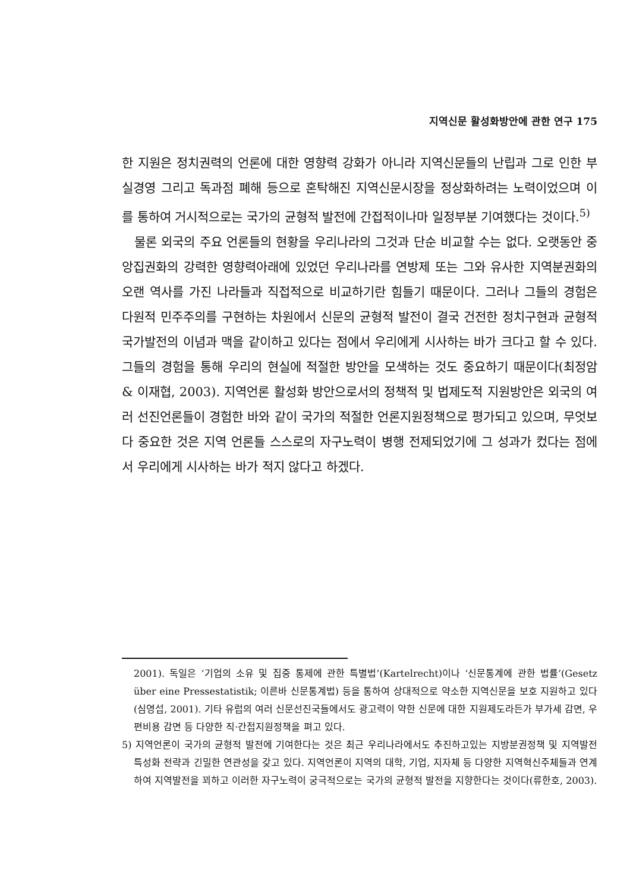지역신문 활성화방안에 관한 연구 175
한 지원은 정치권력의 언론에 대한 영향력 강화가 아니라 지역신문들의 난립과 그로 인한 부실경영 그리고 독과점 폐해 등으로 혼탁해진 지역신문시장을 정상화하려는 노력이었으며 이를 통하여 거시적으로는 국가의 균형적 발전에 간접적이나마 일정부분 기여했다는 것이다.<sup>5)</sup>
물론 외국의 주요 언론들의 현황을 우리나라의 그것과 단순 비교할 수는 없다. 오랫동안 중앙집권화의 강력한 영향력아래에 있었던 우리나라를 연방제 또는 그와 유사한 지역분권화의 오랜 역사를 가진 나라들과 직접적으로 비교하기란 힘들기 때문이다. 그러나 그들의 경험은 다원적 민주주의를 구현하는 차원에서 신문의 균형적 발전이 결국 건전한 정치구현과 균형적 국가발전의 이념과 맥을 같이하고 있다는 점에서 우리에게 시사하는 바가 크다고 할 수 있다. 그들의 경험을 통해 우리의 현실에 적절한 방안을 모색하는 것도 중요하기 때문이다(최정암 & 이재협, 2003). 지역언론 활성화 방안으로서의 정책적 및 법제도적 지원방안은 외국의 여러 선진언론들이 경험한 바와 같이 국가의 적절한 언론지원정책으로 평가되고 있으며, 무엇보다 중요한 것은 지역 언론들 스스로의 자구노력이 병행 전제되었기에 그 성과가 컸다는 점에서 우리에게 시사하는 바가 적지 않다고 하겠다.
2001). 독일은 ‘기업의 소유 및 집중 통제에 관한 특별법’(Kartelrecht)이나 ‘신문통계에 관한 법률’(Gesetz über eine Pressestatistik; 이른바 신문통계법) 등을 통하여 상대적으로 약소한 지역신문을 보호 지원하고 있다(심영섭, 2001). 기타 유럽의 여러 신문선진국들에서도 광고력이 약한 신문에 대한 지원제도라든가 부가세 감면, 우편비용 감면 등 다양한 직·간접지원정책을 펴고 있다.
5) 지역언론이 국가의 균형적 발전에 기여한다는 것은 최근 우리나라에서도 추진하고있는 지방분권정책 및 지역발전 특성화 전략과 긴밀한 연관성을 갖고 있다. 지역언론이 지역의 대학, 기업, 지자체 등 다양한 지역혁신주체들과 연계하여 지역발전을 꾀하고 이러한 자구노력이 궁극적으로는 국가의 균형적 발전을 지향한다는 것이다(류한호, 2003).